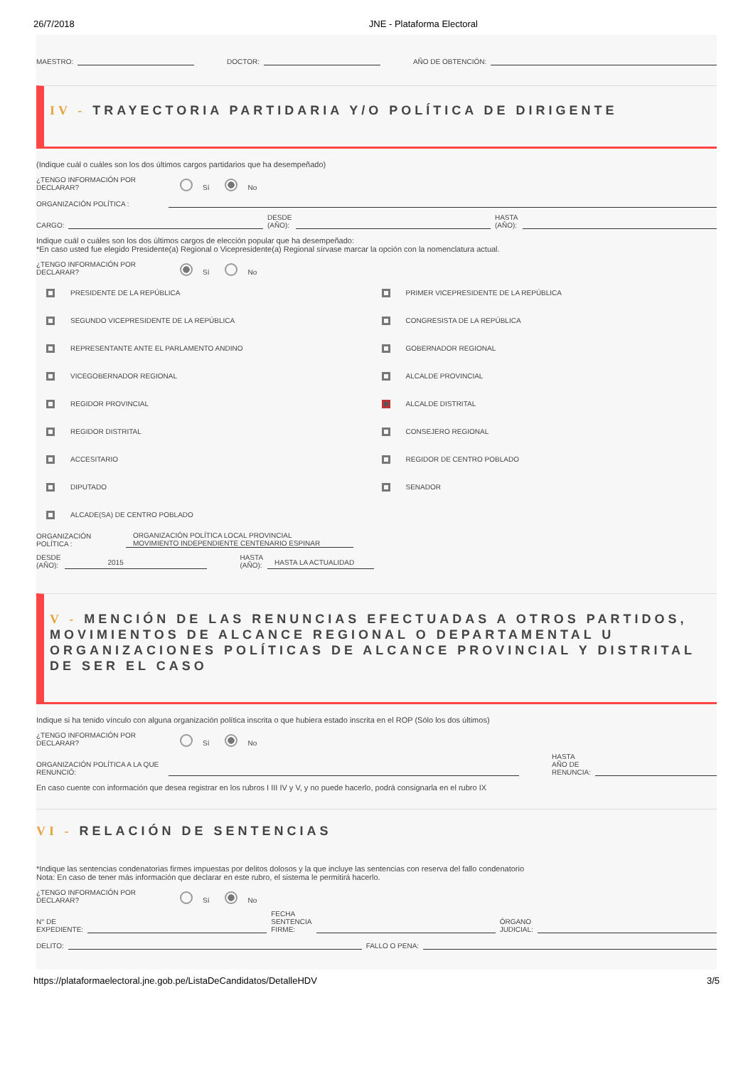26/7/2018 JNE - Plataforma Electoral
MAESTRO: DOCTOR: AÑO DE OBTENCIÓN:
IV - TRAYECTORIA PARTIDARIA Y/O POLÍTICA DE DIRIGENTE
(Indique cuál o cuáles son los dos últimos cargos partidarios que ha desempeñado)
¿TENGO INFORMACIÓN POR DECLARAR? Sí No
ORGANIZACIÓN POLÍTICA :
CARGO: DESDE
(AÑO): HASTA
(AÑO):
Indique cuál o cuáles son los dos últimos cargos de elección popular que ha desempeñado:
*En caso usted fue elegido Presidente(a) Regional o Vicepresidente(a) Regional sírvase marcar la opción con la nomenclatura actual.
¿TENGO INFORMACIÓN POR DECLARAR? Sí No
PRESIDENTE DE LA REPÚBLICA
PRIMER VICEPRESIDENTE DE LA REPÚBLICA
SEGUNDO VICEPRESIDENTE DE LA REPÚBLICA
CONGRESISTA DE LA REPÚBLICA
REPRESENTANTE ANTE EL PARLAMENTO ANDINO
GOBERNADOR REGIONAL
VICEGOBERNADOR REGIONAL
ALCALDE PROVINCIAL
REGIDOR PROVINCIAL
ALCALDE DISTRITAL
REGIDOR DISTRITAL
CONSEJERO REGIONAL
ACCESITARIO
REGIDOR DE CENTRO POBLADO
DIPUTADO
SENADOR
ALCADE(SA) DE CENTRO POBLADO
ORGANIZACIÓN POLÍTICA : ORGANIZACIÓN POLÍTICA LOCAL PROVINCIAL
MOVIMIENTO INDEPENDIENTE CENTENARIO ESPINAR
DESDE
(AÑO): 2015 HASTA
(AÑO): HASTA LA ACTUALIDAD
V - MENCIÓN DE LAS RENUNCIAS EFECTUADAS A OTROS PARTIDOS, MOVIMIENTOS DE ALCANCE REGIONAL O DEPARTAMENTAL U ORGANIZACIONES POLÍTICAS DE ALCANCE PROVINCIAL Y DISTRITAL DE SER EL CASO
Indique si ha tenido vínculo con alguna organización política inscrita o que hubiera estado inscrita en el ROP (Sólo los dos últimos)
¿TENGO INFORMACIÓN POR DECLARAR? Sí No
ORGANIZACIÓN POLÍTICA A LA QUE RENUNCIÓ: HASTA
AÑO DE
RENUNCIA:
En caso cuente con información que desea registrar en los rubros I III IV y V, y no puede hacerlo, podrá consignarla en el rubro IX
VI - RELACIÓN DE SENTENCIAS
*Indique las sentencias condenatorias firmes impuestas por delitos dolosos y la que incluye las sentencias con reserva del fallo condenatorio
Nota: En caso de tener más información que declarar en este rubro, el sistema le permitirá hacerlo.
¿TENGO INFORMACIÓN POR DECLARAR? Sí No
N° DE
EXPEDIENTE: FECHA
SENTENCIA
FIRME: ÓRGANO
JUDICIAL:
DELITO: FALLO O PENA:
https://plataformaelectoral.jne.gob.pe/ListaDeCandidatos/DetalleHDV 3/5